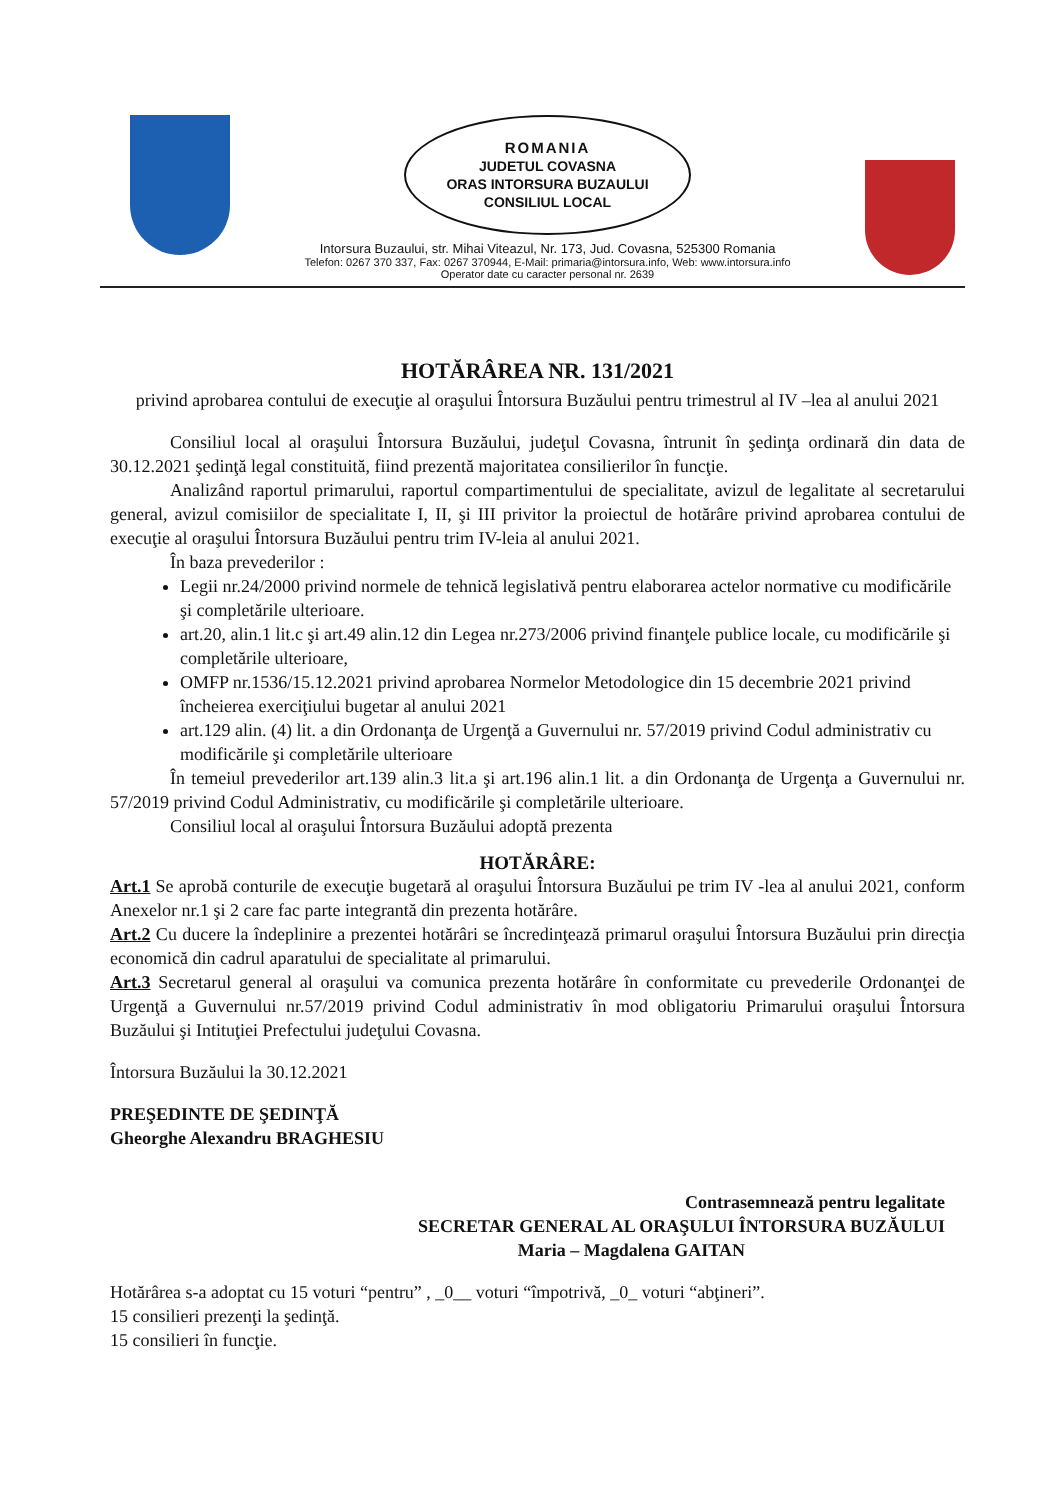ROMANIA
JUDETUL COVASNA
ORAS INTORSURA BUZAULUI
CONSILIUL LOCAL
Intorsura Buzaului, str. Mihai Viteazul, Nr. 173, Jud. Covasna, 525300 Romania
Telefon: 0267 370 337, Fax: 0267 370944, E-Mail: primaria@intorsura.info, Web: www.intorsura.info
Operator date cu caracter personal nr. 2639
HOTĂRÂREA NR. 131/2021
privind aprobarea contului de execuţie al oraşului Întorsura Buzăului pentru trimestrul al IV –lea al anului 2021
Consiliul local al oraşului Întorsura Buzăului, judeţul Covasna, întrunit în şedinţa ordinară din data de 30.12.2021 şedinţă legal constituită, fiind prezentă majoritatea consilierilor în funcţie.
Analizând raportul primarului, raportul compartimentului de specialitate, avizul de legalitate al secretarului general, avizul comisiilor de specialitate I, II, şi III privitor la proiectul de hotărâre privind aprobarea contului de execuţie al oraşului Întorsura Buzăului pentru trim IV-leia al anului 2021.
În baza prevederilor :
Legii nr.24/2000 privind normele de tehnică legislativă pentru elaborarea actelor normative cu modificările şi completările ulterioare.
art.20, alin.1 lit.c şi art.49 alin.12 din Legea nr.273/2006 privind finanţele publice locale, cu modificările şi completările ulterioare,
OMFP nr.1536/15.12.2021 privind aprobarea Normelor Metodologice din 15 decembrie 2021 privind încheierea exerciţiului bugetar al anului 2021
art.129 alin. (4) lit. a din Ordonanţa de Urgenţă a Guvernului nr. 57/2019 privind Codul administrativ cu modificările şi completările ulterioare
În temeiul prevederilor art.139 alin.3 lit.a şi art.196 alin.1 lit. a din Ordonanţa de Urgenţa a Guvernului nr. 57/2019 privind Codul Administrativ, cu modificările şi completările ulterioare.
Consiliul local al oraşului Întorsura Buzăului adoptă prezenta
HOTĂRÂRE:
Art.1 Se aprobă conturile de execuţie bugetară al oraşului Întorsura Buzăului pe trim IV -lea al anului 2021, conform Anexelor nr.1 şi 2 care fac parte integrantă din prezenta hotărâre.
Art.2 Cu ducere la îndeplinire a prezentei hotărâri se încredinţează primarul oraşului Întorsura Buzăului prin direcţia economică din cadrul aparatului de specialitate al primarului.
Art.3 Secretarul general al oraşului va comunica prezenta hotărâre în conformitate cu prevederile Ordonanţei de Urgenţă a Guvernului nr.57/2019 privind Codul administrativ în mod obligatoriu Primarului oraşului Întorsura Buzăului şi Intituţiei Prefectului judeţului Covasna.
Întorsura Buzăului la 30.12.2021
PREŞEDINTE DE ŞEDINŢĂ
Gheorghe Alexandru BRAGHESIU
Contrasemnează pentru legalitate
SECRETAR GENERAL AL ORAŞULUI ÎNTORSURA BUZĂULUI
Maria – Magdalena GAITAN
Hotărârea s-a adoptat cu 15 voturi “pentru” , _0__ voturi “împotrivă, _0_ voturi “abţineri”.
15 consilieri prezenţi la şedinţă.
15 consilieri în funcţie.